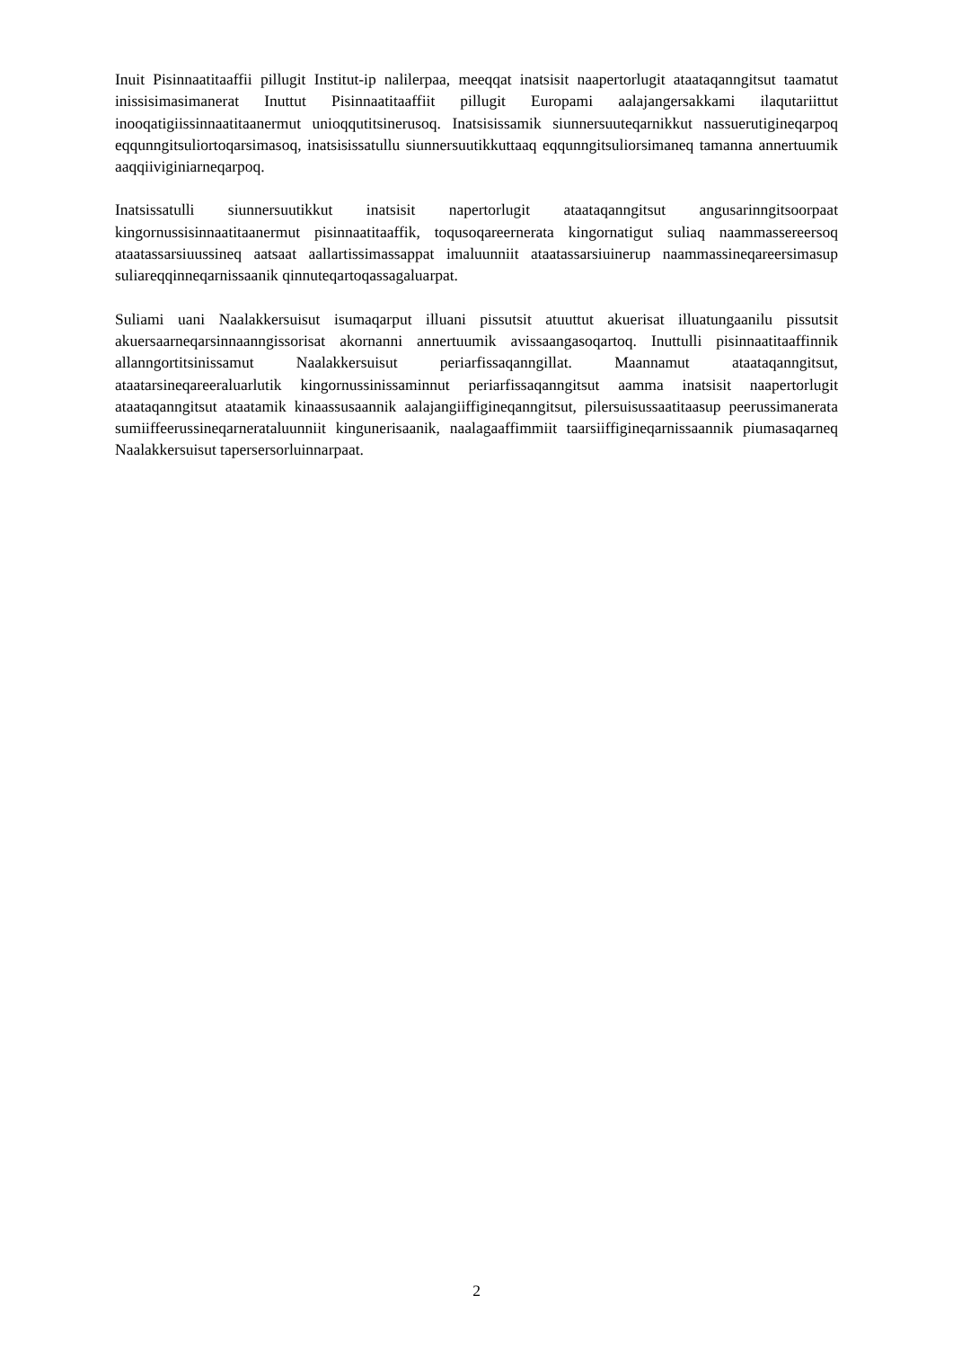Inuit Pisinnaatitaaffii pillugit Institut-ip nalilerpaa, meeqqat inatsisit naapertorlugit ataataqanngitsut taamatut inissisimasimanerat Inuttut Pisinnaatitaaffiit pillugit Europami aalajangersakkami ilaqutariittut inooqatigiissinnaatitaanermut unioqqutitsinerusoq. Inatsisissamik siunnersuuteqarnikkut nassuerutigineqarpoq eqqunngitsuliortoqarsimasoq, inatsisissatullu siunnersuutikkuttaaq eqqunngitsuliorsimaneq tamanna annertuumik aaqqiiviginiarneqarpoq.
Inatsissatulli siunnersuutikkut inatsisit napertorlugit ataataqanngitsut angusarinngitsoorpaat kingornussisinnaatitaanermut pisinnaatitaaffik, toqusoqareernerata kingornatigut suliaq naammassereersoq ataatassarsiuussineq aatsaat aallartissimassappat imaluunniit ataatassarsiuinerup naammassineqareersimasup suliareqqinneqarnissaanik qinnuteqartoqassagaluarpat.
Suliami uani Naalakkersuisut isumaqarput illuani pissutsit atuuttut akuerisat illuatungaanilu pissutsit akuersaarneqarsinnaanngissorisat akornanni annertuumik avissaangasoqartoq. Inuttulli pisinnaatitaaffinnik allanngortitsinissamut Naalakkersuisut periarfissaqanngillat. Maannamut ataataqanngitsut, ataatarsineqareeraluarlutik kingornussinissaminnut periarfissaqanngitsut aamma inatsisit naapertorlugit ataataqanngitsut ataatamik kinaassusaannik aalajangiiffigineqanngitsut, pilersuisussaatitaasup peerussimanerata sumiiffeerussineqarnerataluunniit kingunerisaanik, naalagaaffimmiit taarsiiffigineqarnissaannik piumasaqarneq Naalakkersuisut tapersersorluinnarpaat.
2